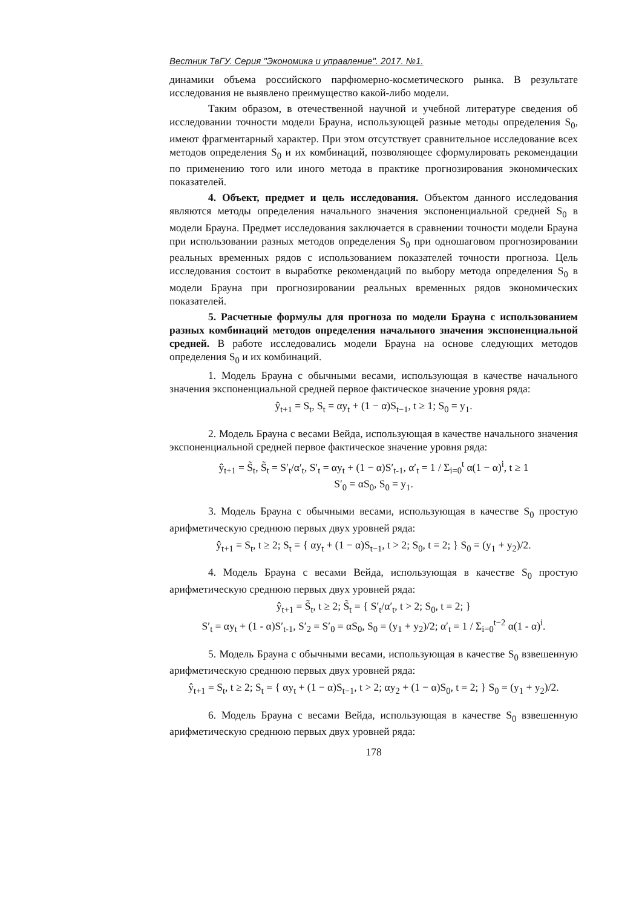Вестник ТвГУ. Серия "Экономика и управление". 2017. №1.
динамики объема российского парфюмерно-косметического рынка. В результате исследования не выявлено преимущество какой-либо модели.
Таким образом, в отечественной научной и учебной литературе сведения об исследовании точности модели Брауна, использующей разные методы определения S<sub>0</sub>, имеют фрагментарный характер. При этом отсутствует сравнительное исследование всех методов определения S<sub>0</sub> и их комбинаций, позволяющее сформулировать рекомендации по применению того или иного метода в практике прогнозирования экономических показателей.
4. Объект, предмет и цель исследования. Объектом данного исследования являются методы определения начального значения экспоненциальной средней S<sub>0</sub> в модели Брауна. Предмет исследования заключается в сравнении точности модели Брауна при использовании разных методов определения S<sub>0</sub> при одношаговом прогнозировании реальных временных рядов с использованием показателей точности прогноза. Цель исследования состоит в выработке рекомендаций по выбору метода определения S<sub>0</sub> в модели Брауна при прогнозировании реальных временных рядов экономических показателей.
5. Расчетные формулы для прогноза по модели Брауна с использованием разных комбинаций методов определения начального значения экспоненциальной средней. В работе исследовались модели Брауна на основе следующих методов определения S<sub>0</sub> и их комбинаций.
1. Модель Брауна с обычными весами, использующая в качестве начального значения экспоненциальной средней первое фактическое значение уровня ряда:
ŷ<sub>t+1</sub> = S<sub>t</sub>, S<sub>t</sub> = αy<sub>t</sub> + (1 − α)S<sub>t−1</sub>, t ≥ 1; S<sub>0</sub> = y<sub>1</sub>.
2. Модель Брауна с весами Вейда, использующая в качестве начального значения экспоненциальной средней первое фактическое значение уровня ряда:
ŷ<sub>t+1</sub> = S̃<sub>t</sub>, S̃<sub>t</sub> = S′<sub>t</sub>/α′<sub>t</sub>, S′<sub>t</sub> = αy<sub>t</sub> + (1 − α)S′<sub>t-1</sub>, α′<sub>t</sub> = 1 / Σ<sub>i=0</sub><sup>t</sup> α(1 − α)<sup>i</sup>, t ≥ 1
S′<sub>0</sub> = αS<sub>0</sub>, S<sub>0</sub> = y<sub>1</sub>.
3. Модель Брауна с обычными весами, использующая в качестве S<sub>0</sub> простую арифметическую среднюю первых двух уровней ряда:
ŷ<sub>t+1</sub> = S<sub>t</sub>, t ≥ 2; S<sub>t</sub> = { αy<sub>t</sub> + (1 − α)S<sub>t−1</sub>, t > 2; S<sub>0</sub>, t = 2; } S<sub>0</sub> = (y<sub>1</sub> + y<sub>2</sub>)/2.
4. Модель Брауна с весами Вейда, использующая в качестве S<sub>0</sub> простую арифметическую среднюю первых двух уровней ряда:
ŷ<sub>t+1</sub> = S̃<sub>t</sub>, t ≥ 2; S̃<sub>t</sub> = { S′<sub>t</sub>/α′<sub>t</sub>, t > 2; S<sub>0</sub>, t = 2; }
S′<sub>t</sub> = αy<sub>t</sub> + (1 - α)S′<sub>t-1</sub>, S′<sub>2</sub> = S′<sub>0</sub> = αS<sub>0</sub>, S<sub>0</sub> = (y<sub>1</sub> + y<sub>2</sub>)/2; α′<sub>t</sub> = 1 / Σ<sub>i=0</sub><sup>t−2</sup> α(1 - α)<sup>i</sup>.
5. Модель Брауна с обычными весами, использующая в качестве S<sub>0</sub> взвешенную арифметическую среднюю первых двух уровней ряда:
ŷ<sub>t+1</sub> = S<sub>t</sub>, t ≥ 2; S<sub>t</sub> = { αy<sub>t</sub> + (1 − α)S<sub>t−1</sub>, t > 2; αy<sub>2</sub> + (1 − α)S<sub>0</sub>, t = 2; } S<sub>0</sub> = (y<sub>1</sub> + y<sub>2</sub>)/2.
6. Модель Брауна с весами Вейда, использующая в качестве S<sub>0</sub> взвешенную арифметическую среднюю первых двух уровней ряда:
178